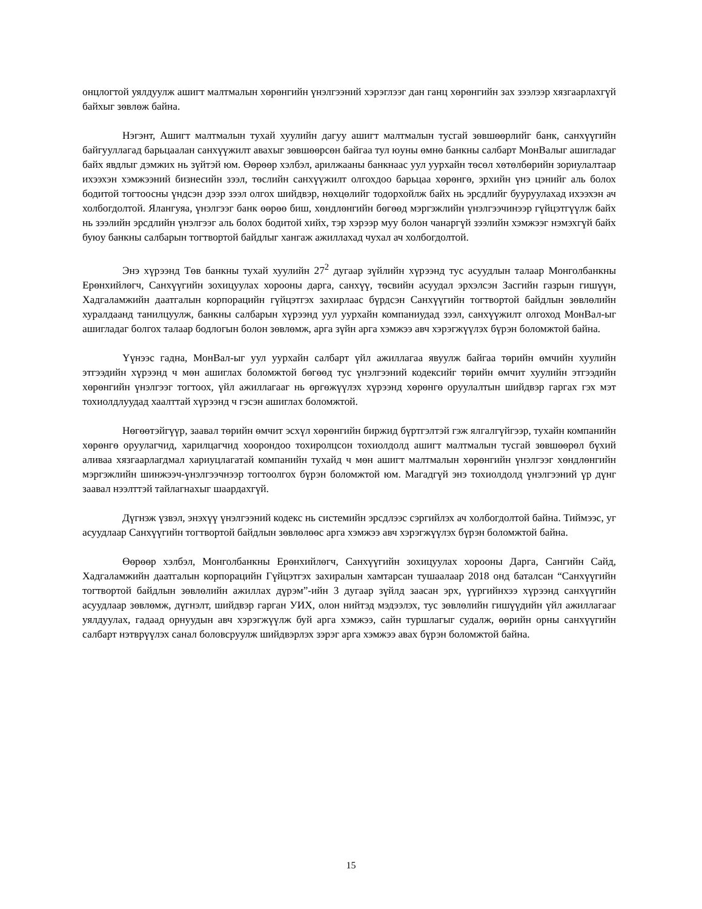онцлогтой уялдуулж ашигт малтмалын хөрөнгийн үнэлгээний хэрэглээг дан ганц хөрөнгийн зах зээлээр хязгаарлахгүй байхыг зөвлөж байна.
Нэгэнт, Ашигт малтмалын тухай хуулийн дагуу ашигт малтмалын тусгай зөвшөөрлийг банк, санхүүгийн байгууллагад барьцаалан санхүүжилт авахыг зөвшөөрсөн байгаа тул юуны өмнө банкны салбарт МонВалыг ашигладаг байх явдлыг дэмжих нь зүйтэй юм. Өөрөөр хэлбэл, арилжааны банкнаас уул уурхайн төсөл хөтөлбөрийн зориулалтаар ихээхэн хэмжээний бизнесийн зээл, төслийн санхүүжилт олгохдоо барьцаа хөрөнгө, эрхийн үнэ цэнийг аль болох бодитой тогтоосны үндсэн дээр зээл олгох шийдвэр, нөхцөлийг тодорхойлж байх нь эрсдлийг бууруулахад ихээхэн ач холбогдолтой. Ялангуяа, үнэлгээг банк өөрөө биш, хөндлөнгийн бөгөөд мэргэжлийн үнэлгээчинээр гүйцэтгүүлж байх нь зээлийн эрсдлийн үнэлгээг аль болох бодитой хийх, тэр хэрээр муу болон чанаргүй зээлийн хэмжээг нэмэхгүй байх буюу банкны салбарын тогтвортой байдлыг хангаж ажиллахад чухал ач холбогдолтой.
Энэ хүрээнд Төв банкны тухай хуулийн 27<sup>2</sup> дугаар зүйлийн хүрээнд тус асуудлын талаар Монголбанкны Ерөнхийлөгч, Санхүүгийн зохицуулах хорооны дарга, санхүү, төсвийн асуудал эрхэлсэн Засгийн газрын гишүүн, Хадгаламжийн даатгалын корпорацийн гүйцэтгэх захирлаас бүрдсэн Санхүүгийн тогтвортой байдлын зөвлөлийн хуралдаанд танилцуулж, банкны салбарын хүрээнд уул уурхайн компаниудад зээл, санхүүжилт олгоход МонВал-ыг ашигладаг болгох талаар бодлогын болон зөвлөмж, арга зүйн арга хэмжээ авч хэрэгжүүлэх бүрэн боломжтой байна.
Үүнээс гадна, МонВал-ыг уул уурхайн салбарт үйл ажиллагаа явуулж байгаа төрийн өмчийн хуулийн этгээдийн хүрээнд ч мөн ашиглах боломжтой бөгөөд тус үнэлгээний кодексийг төрийн өмчит хуулийн этгээдийн хөрөнгийн үнэлгээг тогтоох, үйл ажиллагааг нь өргөжүүлэх хүрээнд хөрөнгө оруулалтын шийдвэр гаргах гэх мэт тохиолдлуудад хаалттай хүрээнд ч гэсэн ашиглах боломжтой.
Нөгөөтэйгүүр, заавал төрийн өмчит эсхүл хөрөнгийн биржид бүртгэлтэй гэж ялгалгүйгээр, тухайн компанийн хөрөнгө оруулагчид, харилцагчид хоорондоо тохиролцсон тохиолдолд ашигт малтмалын тусгай зөвшөөрөл бүхий аливаа хязгаарлагдмал хариуцлагатай компанийн тухайд ч мөн ашигт малтмалын хөрөнгийн үнэлгээг хөндлөнгийн мэргэжлийн шинжээч-үнэлгээчнээр тогтоолгох бүрэн боломжтой юм. Магадгүй энэ тохиолдолд үнэлгээний үр дүнг заавал нээлттэй тайлагнахыг шаардахгүй.
Дүгнэж үзвэл, энэхүү үнэлгээний кодекс нь системийн эрсдлээс сэргийлэх ач холбогдолтой байна. Тиймээс, уг асуудлаар Санхүүгийн тогтвортой байдлын зөвлөлөөс арга хэмжээ авч хэрэгжүүлэх бүрэн боломжтой байна.
Өөрөөр хэлбэл, Монголбанкны Ерөнхийлөгч, Санхүүгийн зохицуулах хорооны Дарга, Сангийн Сайд, Хадгаламжийн даатгалын корпорацийн Гүйцэтгэх захиралын хамтарсан тушаалаар 2018 онд баталсан “Санхүүгийн тогтвортой байдлын зөвлөлийн ажиллах дүрэм”-ийн 3 дугаар зүйлд заасан эрх, үүргийнхээ хүрээнд санхүүгийн асуудлаар зөвлөмж, дүгнэлт, шийдвэр гарган УИХ, олон нийтэд мэдээлэх, тус зөвлөлийн гишүүдийн үйл ажиллагааг уялдуулах, гадаад орнуудын авч хэрэгжүүлж буй арга хэмжээ, сайн туршлагыг судалж, өөрийн орны санхүүгийн салбарт нэтврүүлэх санал боловсруулж шийдвэрлэх зэрэг арга хэмжээ авах бүрэн боломжтой байна.
15